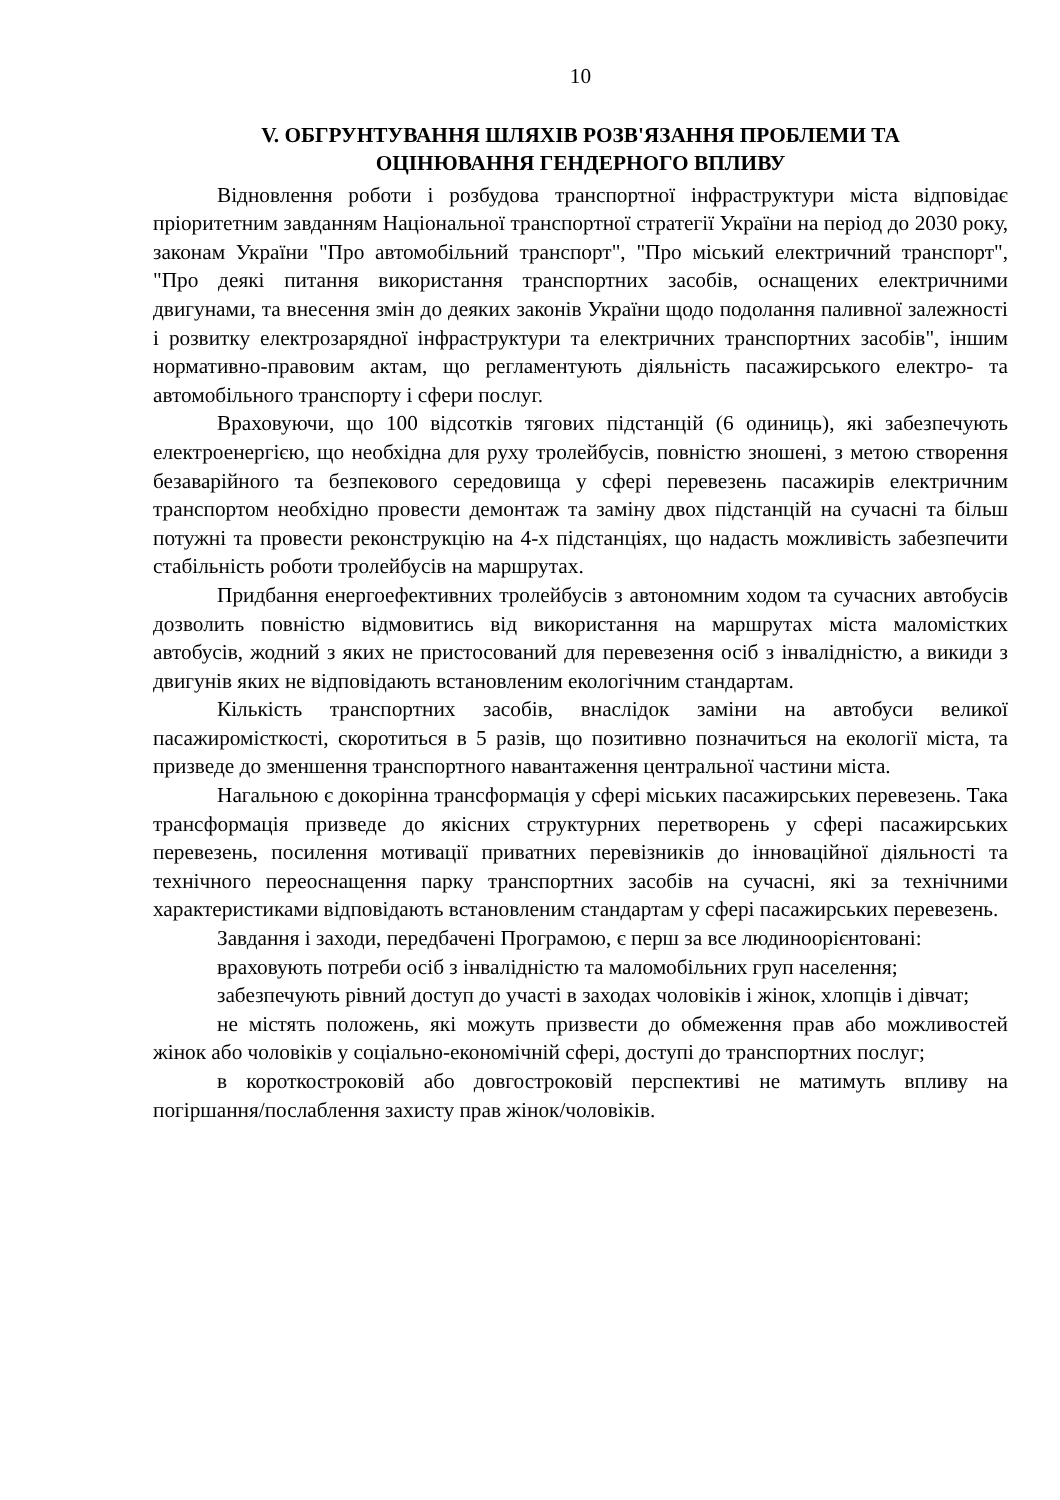10
V. ОБГРУНТУВАННЯ ШЛЯХІВ РОЗВ'ЯЗАННЯ ПРОБЛЕМИ ТА
ОЦІНЮВАННЯ ГЕНДЕРНОГО ВПЛИВУ
Відновлення роботи і розбудова транспортної інфраструктури міста відповідає пріоритетним завданням Національної транспортної стратегії України на період до 2030 року, законам України "Про автомобільний транспорт", "Про міський електричний транспорт", "Про деякі питання використання транспортних засобів, оснащених електричними двигунами, та внесення змін до деяких законів України щодо подолання паливної залежності і розвитку електрозарядної інфраструктури та електричних транспортних засобів", іншим нормативно-правовим актам, що регламентують діяльність пасажирського електро- та автомобільного транспорту і сфери послуг.
Враховуючи, що 100 відсотків тягових підстанцій (6 одиниць), які забезпечують електроенергією, що необхідна для руху тролейбусів, повністю зношені, з метою створення безаварійного та безпекового середовища у сфері перевезень пасажирів електричним транспортом необхідно провести демонтаж та заміну двох підстанцій на сучасні та більш потужні та провести реконструкцію на 4-х підстанціях, що надасть можливість забезпечити стабільність роботи тролейбусів на маршрутах.
Придбання енергоефективних тролейбусів з автономним ходом та сучасних автобусів дозволить повністю відмовитись від використання на маршрутах міста маломістких автобусів, жодний з яких не пристосований для перевезення осіб з інвалідністю, а викиди з двигунів яких не відповідають встановленим екологічним стандартам.
Кількість транспортних засобів, внаслідок заміни на автобуси великої пасажиромісткості, скоротиться в 5 разів, що позитивно позначиться на екології міста, та призведе до зменшення транспортного навантаження центральної частини міста.
Нагальною є докорінна трансформація у сфері міських пасажирських перевезень. Така трансформація призведе до якісних структурних перетворень у сфері пасажирських перевезень, посилення мотивації приватних перевізників до інноваційної діяльності та технічного переоснащення парку транспортних засобів на сучасні, які за технічними характеристиками відповідають встановленим стандартам у сфері пасажирських перевезень.
Завдання і заходи, передбачені Програмою, є перш за все людиноорієнтовані:
враховують потреби осіб з інвалідністю та маломобільних груп населення;
забезпечують рівний доступ до участі в заходах чоловіків і жінок, хлопців і дівчат;
не містять положень, які можуть призвести до обмеження прав або можливостей жінок або чоловіків у соціально-економічній сфері, доступі до транспортних послуг;
в короткостроковій або довгостроковій перспективі не матимуть впливу на погіршання/послаблення захисту прав жінок/чоловіків.